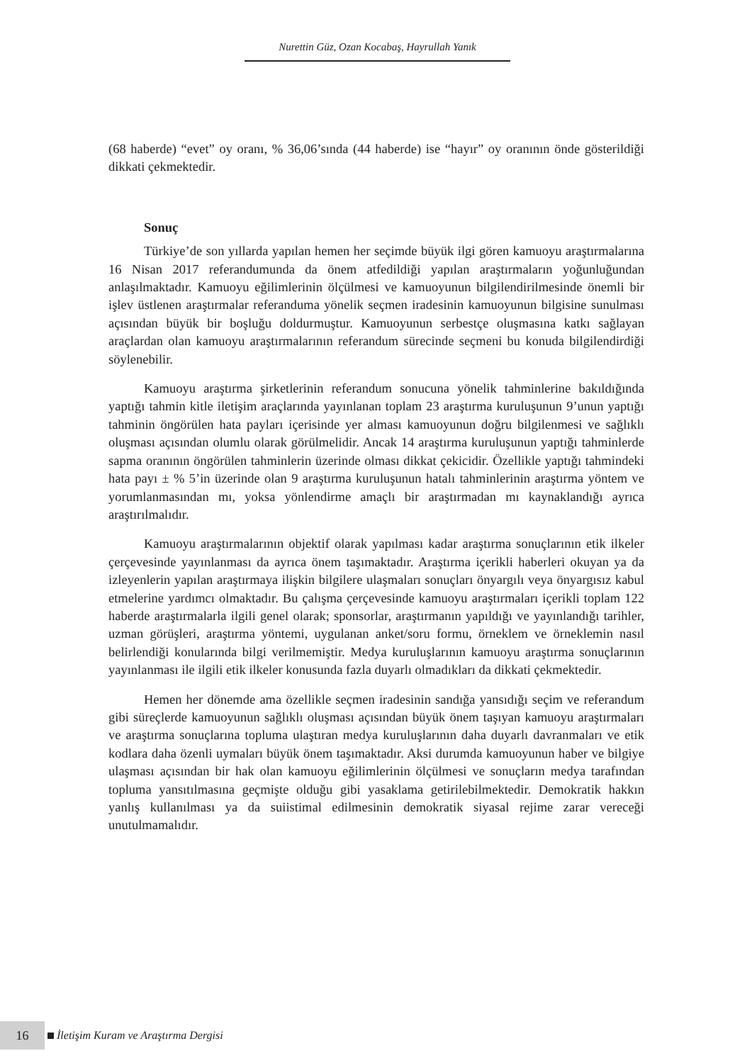Nurettin Güz, Ozan Kocabaş, Hayrullah Yanık
(68 haberde) “evet” oy oranı, % 36,06’sında (44 haberde) ise “hayır” oy oranının önde gösterildiği dikkati çekmektedir.
Sonuç
Türkiye’de son yıllarda yapılan hemen her seçimde büyük ilgi gören kamuoyu araştırmalarına 16 Nisan 2017 referandumunda da önem atfedildiği yapılan araştırmaların yoğunluğundan anlaşılmaktadır. Kamuoyu eğilimlerinin ölçülmesi ve kamuoyunun bilgilendirilmesinde önemli bir işlev üstlenen araştırmalar referanduma yönelik seçmen iradesinin kamuoyunun bilgisine sunulması açısından büyük bir boşluğu doldurmuştur. Kamuoyunun serbestçe oluşmasına katkı sağlayan araçlardan olan kamuoyu araştırmalarının referandum sürecinde seçmeni bu konuda bilgilendirdiği söylenebilir.
Kamuoyu araştırma şirketlerinin referandum sonucuna yönelik tahminlerine bakıldığında yaptığı tahmin kitle iletişim araçlarında yayınlanan toplam 23 araştırma kuruluşunun 9’unun yaptığı tahminin öngörülen hata payları içerisinde yer alması kamuoyunun doğru bilgilenmesi ve sağlıklı oluşması açısından olumlu olarak görülmelidir. Ancak 14 araştırma kuruluşunun yaptığı tahminlerde sapma oranının öngörülen tahminlerin üzerinde olması dikkat çekicidir. Özellikle yaptığı tahmindeki hata payı ± % 5’in üzerinde olan 9 araştırma kuruluşunun hatalı tahminlerinin araştırma yöntem ve yorumlanmasından mı, yoksa yönlendirme amaçlı bir araştırmadan mı kaynaklandığı ayrıca araştırılmalıdır.
Kamuoyu araştırmalarının objektif olarak yapılması kadar araştırma sonuçlarının etik ilkeler çerçevesinde yayınlanması da ayrıca önem taşımaktadır. Araştırma içerikli haberleri okuyan ya da izleyenlerin yapılan araştırmaya ilişkin bilgilere ulaşmaları sonuçları önyargılı veya önyargısız kabul etmelerine yardımcı olmaktadır. Bu çalışma çerçevesinde kamuoyu araştırmaları içerikli toplam 122 haberde araştırmalarla ilgili genel olarak; sponsorlar, araştırmanın yapıldığı ve yayınlandığı tarihler, uzman görüşleri, araştırma yöntemi, uygulanan anket/soru formu, örneklem ve örneklemin nasıl belirlendiği konularında bilgi verilmemiştir. Medya kuruluşlarının kamuoyu araştırma sonuçlarının yayınlanması ile ilgili etik ilkeler konusunda fazla duyarlı olmadıkları da dikkati çekmektedir.
Hemen her dönemde ama özellikle seçmen iradesinin sandığa yansıdığı seçim ve referandum gibi süreçlerde kamuoyunun sağlıklı oluşması açısından büyük önem taşıyan kamuoyu araştırmaları ve araştırma sonuçlarına topluma ulaştıran medya kuruluşlarının daha duyarlı davranmaları ve etik kodlara daha özenli uymaları büyük önem taşımaktadır. Aksi durumda kamuoyunun haber ve bilgiye ulaşması açısından bir hak olan kamuoyu eğilimlerinin ölçülmesi ve sonuçların medya tarafından topluma yansıtılmasına geçmişte olduğu gibi yasaklama getirilebilmektedir. Demokratik hakkın yanlış kullanılması ya da suiistimal edilmesinin demokratik siyasal rejime zarar vereceği unutulmamalıdır.
16 İletişim Kuram ve Araştırma Dergisi